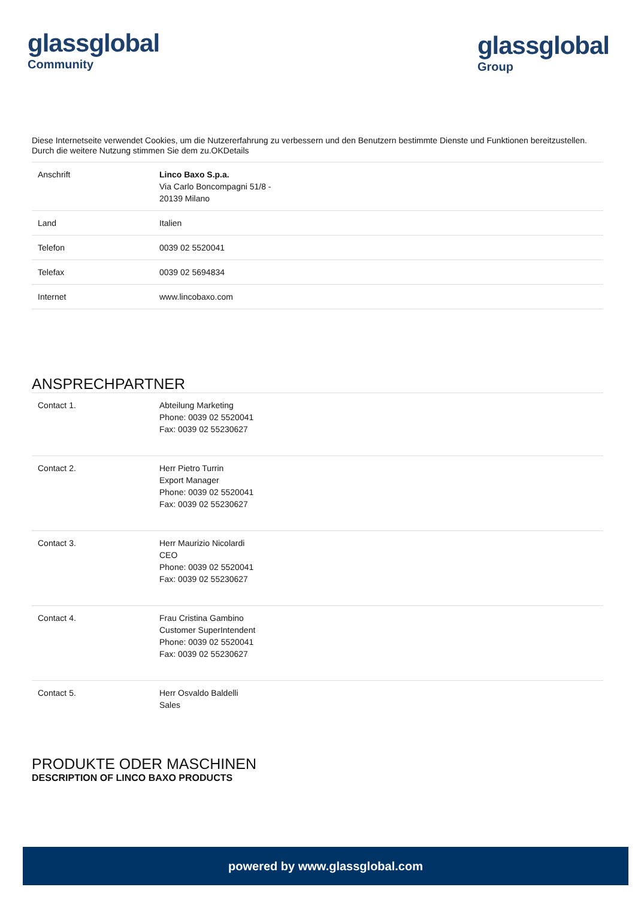glassglobal
Community
glassglobal
Group
Diese Internetseite verwendet Cookies, um die Nutzererfahrung zu verbessern und den Benutzern bestimmte Dienste und Funktionen bereitzustellen. Durch die weitere Nutzung stimmen Sie dem zu.OKDetails
| Anschrift | Linco Baxo S.p.a. Via Carlo Boncompagni 51/8 - 20139 Milano |
| Land | Italien |
| Telefon | 0039 02 5520041 |
| Telefax | 0039 02 5694834 |
| Internet | www.lincobaxo.com |
ANSPRECHPARTNER
| Contact 1. | Abteilung Marketing Phone: 0039 02 5520041 Fax: 0039 02 55230627 |
| Contact 2. | Herr Pietro Turrin Export Manager Phone: 0039 02 5520041 Fax: 0039 02 55230627 |
| Contact 3. | Herr Maurizio Nicolardi CEO Phone: 0039 02 5520041 Fax: 0039 02 55230627 |
| Contact 4. | Frau Cristina Gambino Customer SuperIntendent Phone: 0039 02 5520041 Fax: 0039 02 55230627 |
| Contact 5. | Herr Osvaldo Baldelli Sales |
PRODUKTE ODER MASCHINEN
DESCRIPTION OF LINCO BAXO PRODUCTS
powered by www.glassglobal.com